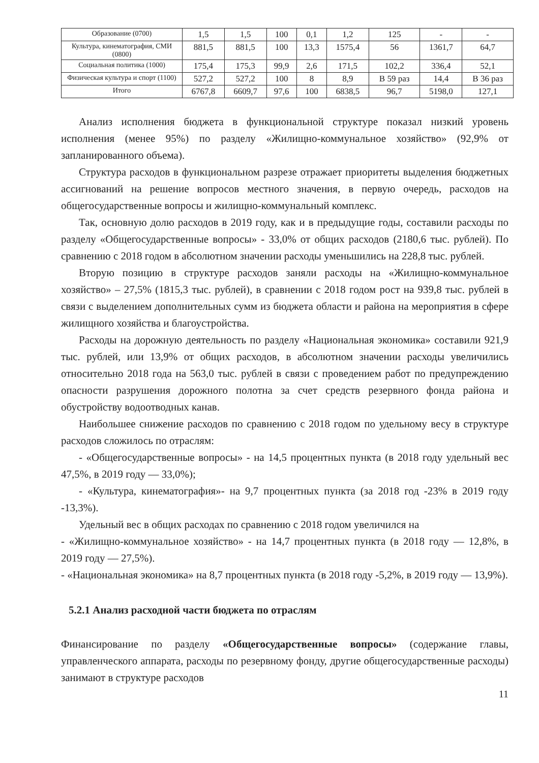| Образование (0700) | 1,5 | 1,5 | 100 | 0,1 | 1,2 | 125 | - | - |
| Культура, кинематография, СМИ (0800) | 881,5 | 881,5 | 100 | 13,3 | 1575,4 | 56 | 1361,7 | 64,7 |
| Социальная политика (1000) | 175,4 | 175,3 | 99,9 | 2,6 | 171,5 | 102,2 | 336,4 | 52,1 |
| Физическая культура и спорт (1100) | 527,2 | 527,2 | 100 | 8 | 8,9 | В 59 раз | 14,4 | В 36 раз |
| Итого | 6767,8 | 6609,7 | 97,6 | 100 | 6838,5 | 96,7 | 5198,0 | 127,1 |
Анализ исполнения бюджета в функциональной структуре показал низкий уровень исполнения (менее 95%) по разделу «Жилищно-коммунальное хозяйство» (92,9% от запланированного объема).
Структура расходов в функциональном разрезе отражает приоритеты выделения бюджетных ассигнований на решение вопросов местного значения, в первую очередь, расходов на общегосударственные вопросы и жилищно-коммунальный комплекс.
Так, основную долю расходов в 2019 году, как и в предыдущие годы, составили расходы по разделу «Общегосударственные вопросы» - 33,0% от общих расходов (2180,6 тыс. рублей). По сравнению с 2018 годом в абсолютном значении расходы уменьшились на 228,8 тыс. рублей.
Вторую позицию в структуре расходов заняли расходы на «Жилищно-коммунальное хозяйство» – 27,5% (1815,3 тыс. рублей), в сравнении с 2018 годом рост на 939,8 тыс. рублей в связи с выделением дополнительных сумм из бюджета области и района на мероприятия в сфере жилищного хозяйства и благоустройства.
Расходы на дорожную деятельность по разделу «Национальная экономика» составили 921,9 тыс. рублей, или 13,9% от общих расходов, в абсолютном значении расходы увеличились относительно 2018 года на 563,0 тыс. рублей в связи с проведением работ по предупреждению опасности разрушения дорожного полотна за счет средств резервного фонда района и обустройству водоотводных канав.
Наибольшее снижение расходов по сравнению с 2018 годом по удельному весу в структуре расходов сложилось по отраслям:
- «Общегосударственные вопросы» - на 14,5 процентных пункта (в 2018 году удельный вес 47,5%, в 2019 году — 33,0%);
- «Культура, кинематография»- на 9,7 процентных пункта (за 2018 год -23% в 2019 году -13,3%).
Удельный вес в общих расходах по сравнению с 2018 годом увеличился на
- «Жилищно-коммунальное хозяйство» - на 14,7 процентных пункта (в 2018 году — 12,8%, в 2019 году — 27,5%).
- «Национальная экономика» на 8,7 процентных пункта (в 2018 году -5,2%, в 2019 году — 13,9%).
5.2.1 Анализ расходной части бюджета по отраслям
Финансирование по разделу «Общегосударственные вопросы» (содержание главы, управленческого аппарата, расходы по резервному фонду, другие общегосударственные расходы) занимают в структуре расходов
11